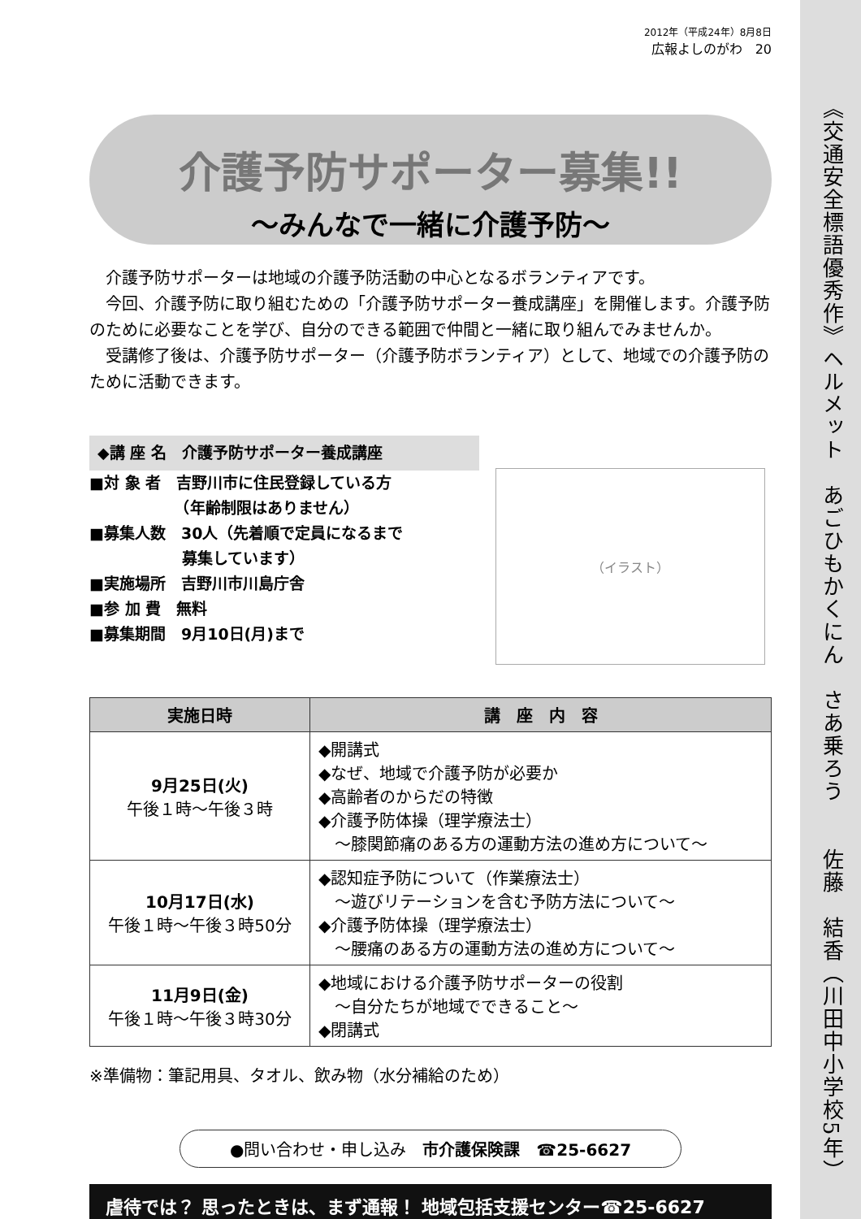《交通安全標語優秀作》ヘルメット　あごひもかくにん　さあ乗ろう　　佐藤　結香（川田中小学校5年）
2012年（平成24年）8月8日
広報よしのがわ　20
介護予防サポーター募集!!
～みんなで一緒に介護予防～
介護予防サポーターは地域の介護予防活動の中心となるボランティアです。
今回、介護予防に取り組むための「介護予防サポーター養成講座」を開催します。介護予防のために必要なことを学び、自分のできる範囲で仲間と一緒に取り組んでみませんか。
受講修了後は、介護予防サポーター（介護予防ボランティア）として、地域での介護予防のために活動できます。
◆講 座 名　介護予防サポーター養成講座
■対 象 者　吉野川市に住民登録している方
　　　　　　（年齢制限はありません）
■募集人数　30人（先着順で定員になるまで
　　　　　　募集しています）
■実施場所　吉野川市川島庁舎
■参 加 費　無料
■募集期間　9月10日(月)まで
（イラスト）
| 実施日時 | 講 座 内 容 |
| --- | --- |
| 9月25日(火) 午後１時～午後３時 | ◆開講式 ◆なぜ、地域で介護予防が必要か ◆高齢者のからだの特徴 ◆介護予防体操（理学療法士） ～膝関節痛のある方の運動方法の進め方について～ |
| 10月17日(水) 午後１時～午後３時50分 | ◆認知症予防について（作業療法士） ～遊びリテーションを含む予防方法について～ ◆介護予防体操（理学療法士） ～腰痛のある方の運動方法の進め方について～ |
| 11月9日(金) 午後１時～午後３時30分 | ◆地域における介護予防サポーターの役割 ～自分たちが地域でできること～ ◆閉講式 |
※準備物：筆記用具、タオル、飲み物（水分補給のため）
●問い合わせ・申し込み　市介護保険課　☎25-6627
虐待では？ 思ったときは、まず通報！ 地域包括支援センター☎25-6627